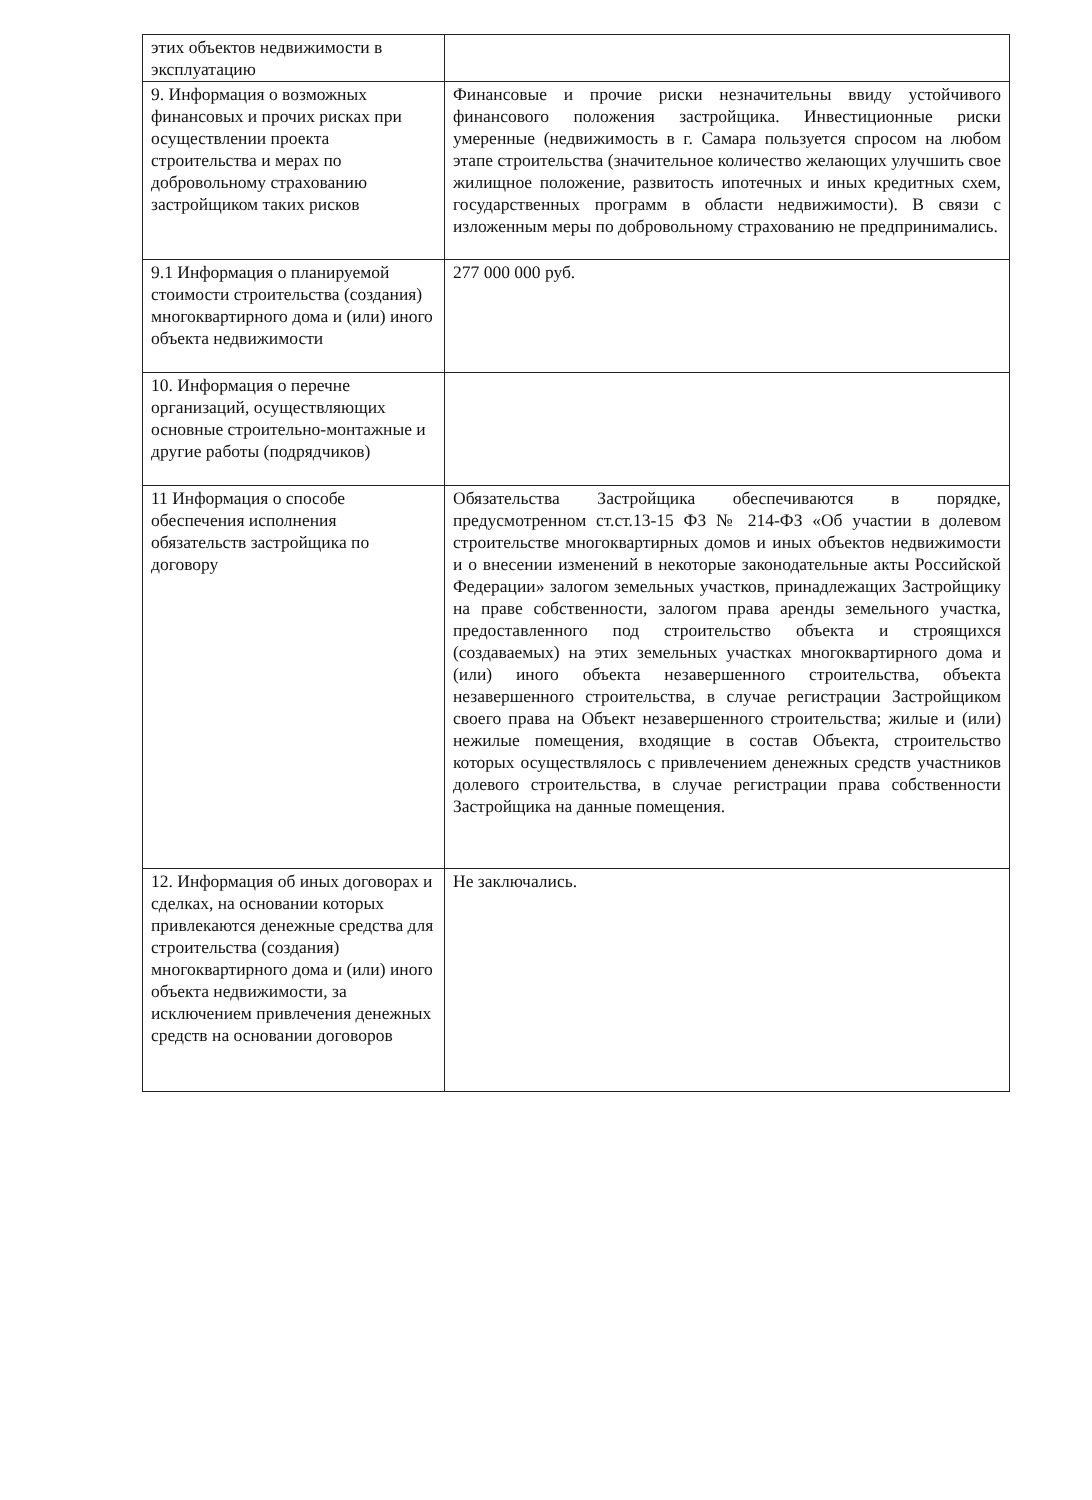| этих объектов недвижимости в эксплуатацию | |
| 9. Информация о возможных финансовых и прочих рисках при осуществлении проекта строительства и мерах по добровольному страхованию застройщиком таких рисков | Финансовые и прочие риски незначительны ввиду устойчивого финансового положения застройщика. Инвестиционные риски умеренные (недвижимость в г. Самара пользуется спросом на любом этапе строительства (значительное количество желающих улучшить свое жилищное положение, развитость ипотечных и иных кредитных схем, государственных программ в области недвижимости). В связи с изложенным меры по добровольному страхованию не предпринимались. |
| 9.1 Информация о планируемой стоимости строительства (создания) многоквартирного дома и (или) иного объекта недвижимости | 277 000 000 руб. |
| 10. Информация о перечне организаций, осуществляющих основные строительно-монтажные и другие работы (подрядчиков) | |
| 11 Информация о способе обеспечения исполнения обязательств застройщика по договору | Обязательства Застройщика обеспечиваются в порядке, предусмотренном ст.ст.13-15 ФЗ № 214-ФЗ «Об участии в долевом строительстве многоквартирных домов и иных объектов недвижимости и о внесении изменений в некоторые законодательные акты Российской Федерации» залогом земельных участков, принадлежащих Застройщику на праве собственности, залогом права аренды земельного участка, предоставленного под строительство объекта и строящихся (создаваемых) на этих земельных участках многоквартирного дома и (или) иного объекта незавершенного строительства, объекта незавершенного строительства, в случае регистрации Застройщиком своего права на Объект незавершенного строительства; жилые и (или) нежилые помещения, входящие в состав Объекта, строительство которых осуществлялось с привлечением денежных средств участников долевого строительства, в случае регистрации права собственности Застройщика на данные помещения. |
| 12. Информация об иных договорах и сделках, на основании которых привлекаются денежные средства для строительства (создания) многоквартирного дома и (или) иного объекта недвижимости, за исключением привлечения денежных средств на основании договоров | Не заключались. |